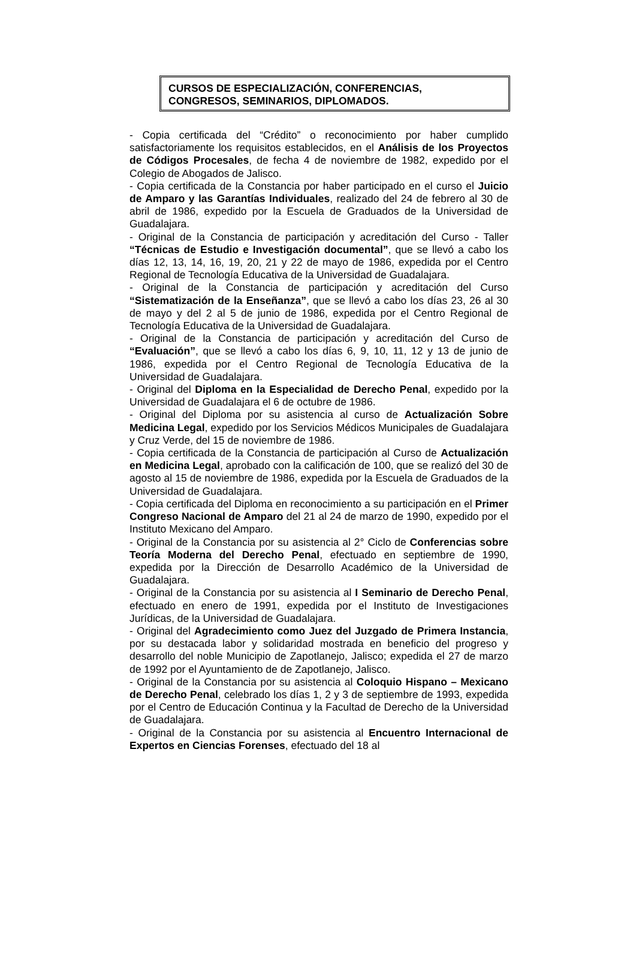CURSOS DE ESPECIALIZACIÓN, CONFERENCIAS,
CONGRESOS, SEMINARIOS, DIPLOMADOS.
- Copia certificada del “Crédito” o reconocimiento por haber cumplido satisfactoriamente los requisitos establecidos, en el Análisis de los Proyectos de Códigos Procesales, de fecha 4 de noviembre de 1982, expedido por el Colegio de Abogados de Jalisco.
- Copia certificada de la Constancia por haber participado en el curso el Juicio de Amparo y las Garantías Individuales, realizado del 24 de febrero al 30 de abril de 1986, expedido por la Escuela de Graduados de la Universidad de Guadalajara.
- Original de la Constancia de participación y acreditación del Curso - Taller “Técnicas de Estudio e Investigación documental”, que se llevó a cabo los días 12, 13, 14, 16, 19, 20, 21 y 22 de mayo de 1986, expedida por el Centro Regional de Tecnología Educativa de la Universidad de Guadalajara.
- Original de la Constancia de participación y acreditación del Curso “Sistematización de la Enseñanza”, que se llevó a cabo los días 23, 26 al 30 de mayo y del 2 al 5 de junio de 1986, expedida por el Centro Regional de Tecnología Educativa de la Universidad de Guadalajara.
- Original de la Constancia de participación y acreditación del Curso de “Evaluación”, que se llevó a cabo los días 6, 9, 10, 11, 12 y 13 de junio de 1986, expedida por el Centro Regional de Tecnología Educativa de la Universidad de Guadalajara.
- Original del Diploma en la Especialidad de Derecho Penal, expedido por la Universidad de Guadalajara el 6 de octubre de 1986.
- Original del Diploma por su asistencia al curso de Actualización Sobre Medicina Legal, expedido por los Servicios Médicos Municipales de Guadalajara y Cruz Verde, del 15 de noviembre de 1986.
- Copia certificada de la Constancia de participación al Curso de Actualización en Medicina Legal, aprobado con la calificación de 100, que se realizó del 30 de agosto al 15 de noviembre de 1986, expedida por la Escuela de Graduados de la Universidad de Guadalajara.
- Copia certificada del Diploma en reconocimiento a su participación en el Primer Congreso Nacional de Amparo del 21 al 24 de marzo de 1990, expedido por el Instituto Mexicano del Amparo.
- Original de la Constancia por su asistencia al 2° Ciclo de Conferencias sobre Teoría Moderna del Derecho Penal, efectuado en septiembre de 1990, expedida por la Dirección de Desarrollo Académico de la Universidad de Guadalajara.
- Original de la Constancia por su asistencia al I Seminario de Derecho Penal, efectuado en enero de 1991, expedida por el Instituto de Investigaciones Jurídicas, de la Universidad de Guadalajara.
- Original del Agradecimiento como Juez del Juzgado de Primera Instancia, por su destacada labor y solidaridad mostrada en beneficio del progreso y desarrollo del noble Municipio de Zapotlanejo, Jalisco; expedida el 27 de marzo de 1992 por el Ayuntamiento de de Zapotlanejo, Jalisco.
- Original de la Constancia por su asistencia al Coloquio Hispano – Mexicano de Derecho Penal, celebrado los días 1, 2 y 3 de septiembre de 1993, expedida por el Centro de Educación Continua y la Facultad de Derecho de la Universidad de Guadalajara.
- Original de la Constancia por su asistencia al Encuentro Internacional de Expertos en Ciencias Forenses, efectuado del 18 al